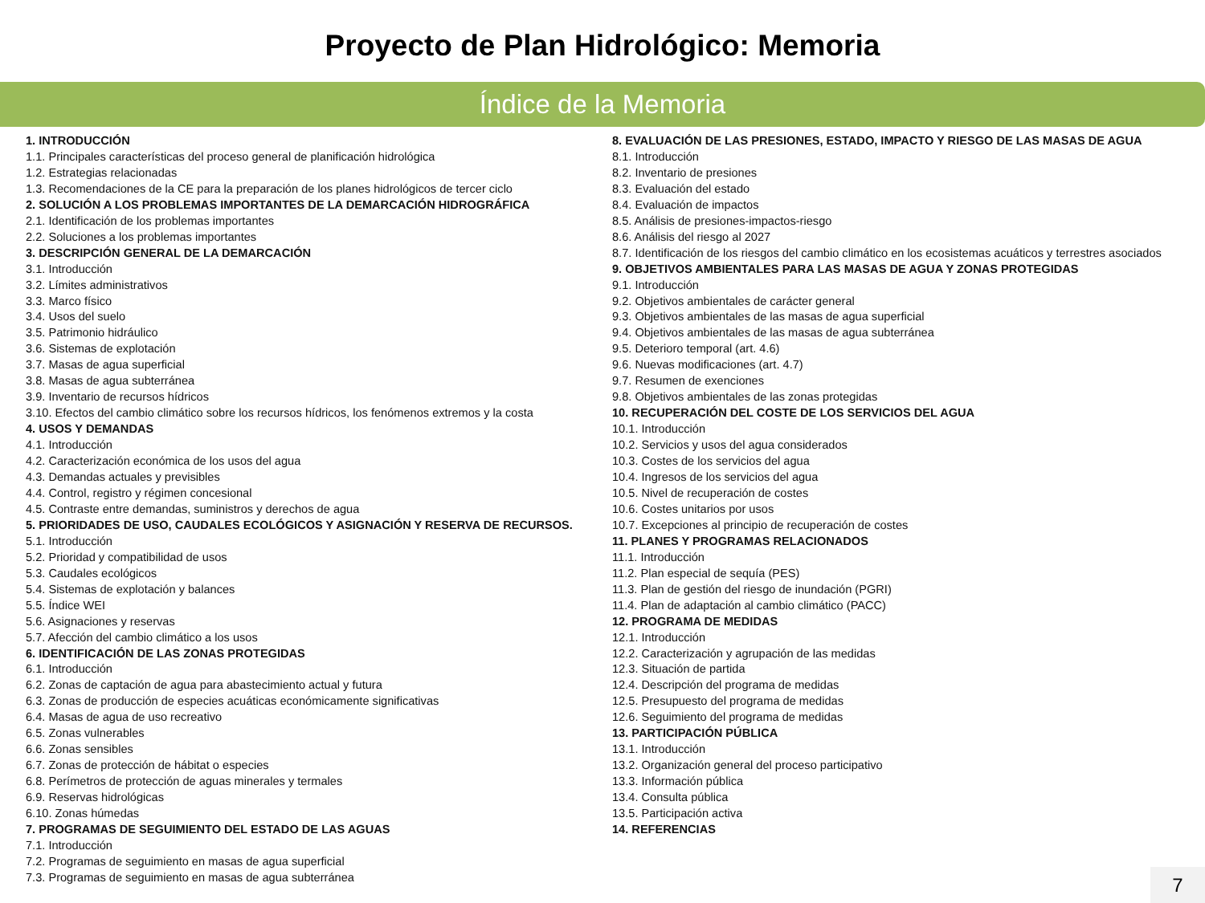Proyecto de Plan Hidrológico: Memoria
Índice de la Memoria
1. INTRODUCCIÓN
1.1. Principales características del proceso general de planificación hidrológica
1.2. Estrategias relacionadas
1.3. Recomendaciones de la CE para la preparación de los planes hidrológicos de tercer ciclo
2. SOLUCIÓN A LOS PROBLEMAS IMPORTANTES DE LA DEMARCACIÓN HIDROGRÁFICA
2.1. Identificación de los problemas importantes
2.2. Soluciones a los problemas importantes
3. DESCRIPCIÓN GENERAL DE LA DEMARCACIÓN
3.1. Introducción
3.2. Límites administrativos
3.3. Marco físico
3.4. Usos del suelo
3.5. Patrimonio hidráulico
3.6. Sistemas de explotación
3.7. Masas de agua superficial
3.8. Masas de agua subterránea
3.9. Inventario de recursos hídricos
3.10. Efectos del cambio climático sobre los recursos hídricos, los fenómenos extremos y la costa
4. USOS Y DEMANDAS
4.1. Introducción
4.2. Caracterización económica de los usos del agua
4.3. Demandas actuales y previsibles
4.4. Control, registro y régimen concesional
4.5. Contraste entre demandas, suministros y derechos de agua
5. PRIORIDADES DE USO, CAUDALES ECOLÓGICOS Y ASIGNACIÓN Y RESERVA DE RECURSOS.
5.1. Introducción
5.2. Prioridad y compatibilidad de usos
5.3. Caudales ecológicos
5.4. Sistemas de explotación y balances
5.5. Índice WEI
5.6. Asignaciones y reservas
5.7. Afección del cambio climático a los usos
6. IDENTIFICACIÓN DE LAS ZONAS PROTEGIDAS
6.1. Introducción
6.2. Zonas de captación de agua para abastecimiento actual y futura
6.3. Zonas de producción de especies acuáticas económicamente significativas
6.4. Masas de agua de uso recreativo
6.5. Zonas vulnerables
6.6. Zonas sensibles
6.7. Zonas de protección de hábitat o especies
6.8. Perímetros de protección de aguas minerales y termales
6.9. Reservas hidrológicas
6.10. Zonas húmedas
7. PROGRAMAS DE SEGUIMIENTO DEL ESTADO DE LAS AGUAS
7.1. Introducción
7.2. Programas de seguimiento en masas de agua superficial
7.3. Programas de seguimiento en masas de agua subterránea
8. EVALUACIÓN DE LAS PRESIONES, ESTADO, IMPACTO Y RIESGO DE LAS MASAS DE AGUA
8.1. Introducción
8.2. Inventario de presiones
8.3. Evaluación del estado
8.4. Evaluación de impactos
8.5. Análisis de presiones-impactos-riesgo
8.6. Análisis del riesgo al 2027
8.7. Identificación de los riesgos del cambio climático en los ecosistemas acuáticos y terrestres asociados
9. OBJETIVOS AMBIENTALES PARA LAS MASAS DE AGUA Y ZONAS PROTEGIDAS
9.1. Introducción
9.2. Objetivos ambientales de carácter general
9.3. Objetivos ambientales de las masas de agua superficial
9.4. Objetivos ambientales de las masas de agua subterránea
9.5. Deterioro temporal (art. 4.6)
9.6. Nuevas modificaciones (art. 4.7)
9.7. Resumen de exenciones
9.8. Objetivos ambientales de las zonas protegidas
10. RECUPERACIÓN DEL COSTE DE LOS SERVICIOS DEL AGUA
10.1. Introducción
10.2. Servicios y usos del agua considerados
10.3. Costes de los servicios del agua
10.4. Ingresos de los servicios del agua
10.5. Nivel de recuperación de costes
10.6. Costes unitarios por usos
10.7. Excepciones al principio de recuperación de costes
11. PLANES Y PROGRAMAS RELACIONADOS
11.1. Introducción
11.2. Plan especial de sequía (PES)
11.3. Plan de gestión del riesgo de inundación (PGRI)
11.4. Plan de adaptación al cambio climático (PACC)
12. PROGRAMA DE MEDIDAS
12.1. Introducción
12.2. Caracterización y agrupación de las medidas
12.3. Situación de partida
12.4. Descripción del programa de medidas
12.5. Presupuesto del programa de medidas
12.6. Seguimiento del programa de medidas
13. PARTICIPACIÓN PÚBLICA
13.1. Introducción
13.2. Organización general del proceso participativo
13.3. Información pública
13.4. Consulta pública
13.5. Participación activa
14. REFERENCIAS
7